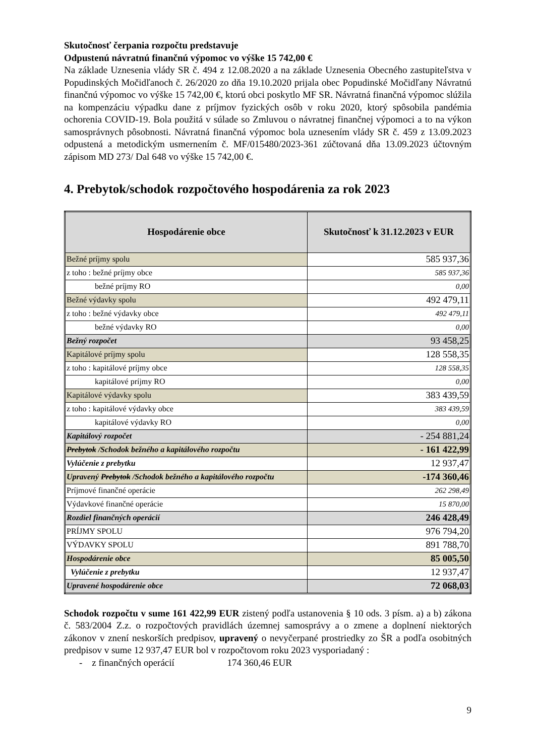Skutočnosť čerpania rozpočtu predstavuje
Odpustenú návratnú finančnú výpomoc vo výške 15 742,00 €
Na základe Uznesenia vlády SR č. 494 z 12.08.2020 a na základe Uznesenia Obecného zastupiteľstva v Popudinských Močidľanoch č. 26/2020 zo dňa 19.10.2020 prijala obec Popudinské Močidľany Návratnú finančnú výpomoc vo výške 15 742,00 €, ktorú obci poskytlo MF SR. Návratná finančná výpomoc slúžila na kompenzáciu výpadku dane z príjmov fyzických osôb v roku 2020, ktorý spôsobila pandémia ochorenia COVID-19. Bola použitá v súlade so Zmluvou o návratnej finančnej výpomoci a to na výkon samosprávnych pôsobnosti. Návratná finančná výpomoc bola uznesením vlády SR č. 459 z 13.09.2023 odpustená a metodickým usmernením č. MF/015480/2023-361 zúčtovaná dňa 13.09.2023 účtovným zápisom MD 273/ Dal 648 vo výške 15 742,00 €.
4. Prebytok/schodok rozpočtového hospodárenia za rok 2023
| Hospodárenie obce | Skutočnosť k 31.12.2023 v EUR |
| --- | --- |
| Bežné príjmy spolu | 585 937,36 |
| z toho : bežné príjmy obce | 585 937,36 |
| bežné príjmy RO | 0,00 |
| Bežné výdavky spolu | 492 479,11 |
| z toho : bežné výdavky obce | 492 479,11 |
| bežné výdavky RO | 0,00 |
| Bežný rozpočet | 93 458,25 |
| Kapitálové príjmy spolu | 128 558,35 |
| z toho : kapitálové príjmy obce | 128 558,35 |
| kapitálové príjmy RO | 0,00 |
| Kapitálové výdavky spolu | 383 439,59 |
| z toho : kapitálové výdavky obce | 383 439,59 |
| kapitálové výdavky RO | 0,00 |
| Kapitálový rozpočet | - 254 881,24 |
| Prebytok /Schodok bežného a kapitálového rozpočtu | - 161 422,99 |
| Vylúčenie z prebytku | 12 937,47 |
| Upravený Prebytok /Schodok bežného a kapitálového rozpočtu | -174 360,46 |
| Príjmové finančné operácie | 262 298,49 |
| Výdavkové finančné operácie | 15 870,00 |
| Rozdiel finančných operácií | 246 428,49 |
| PRÍJMY SPOLU | 976 794,20 |
| VÝDAVKY SPOLU | 891 788,70 |
| Hospodárenie obce | 85 005,50 |
| Vylúčenie z prebytku | 12 937,47 |
| Upravené hospodárenie obce | 72 068,03 |
Schodok rozpočtu v sume 161 422,99 EUR zistený podľa ustanovenia § 10 ods. 3 písm. a) a b) zákona č. 583/2004 Z.z. o rozpočtových pravidlách územnej samosprávy a o zmene a doplnení niektorých zákonov v znení neskorších predpisov, upravený o nevyčerpané prostriedky zo ŠR a podľa osobitných predpisov v sume 12 937,47 EUR bol v rozpočtovom roku 2023 vysporiadaný :
- z finančných operácií 174 360,46 EUR
9